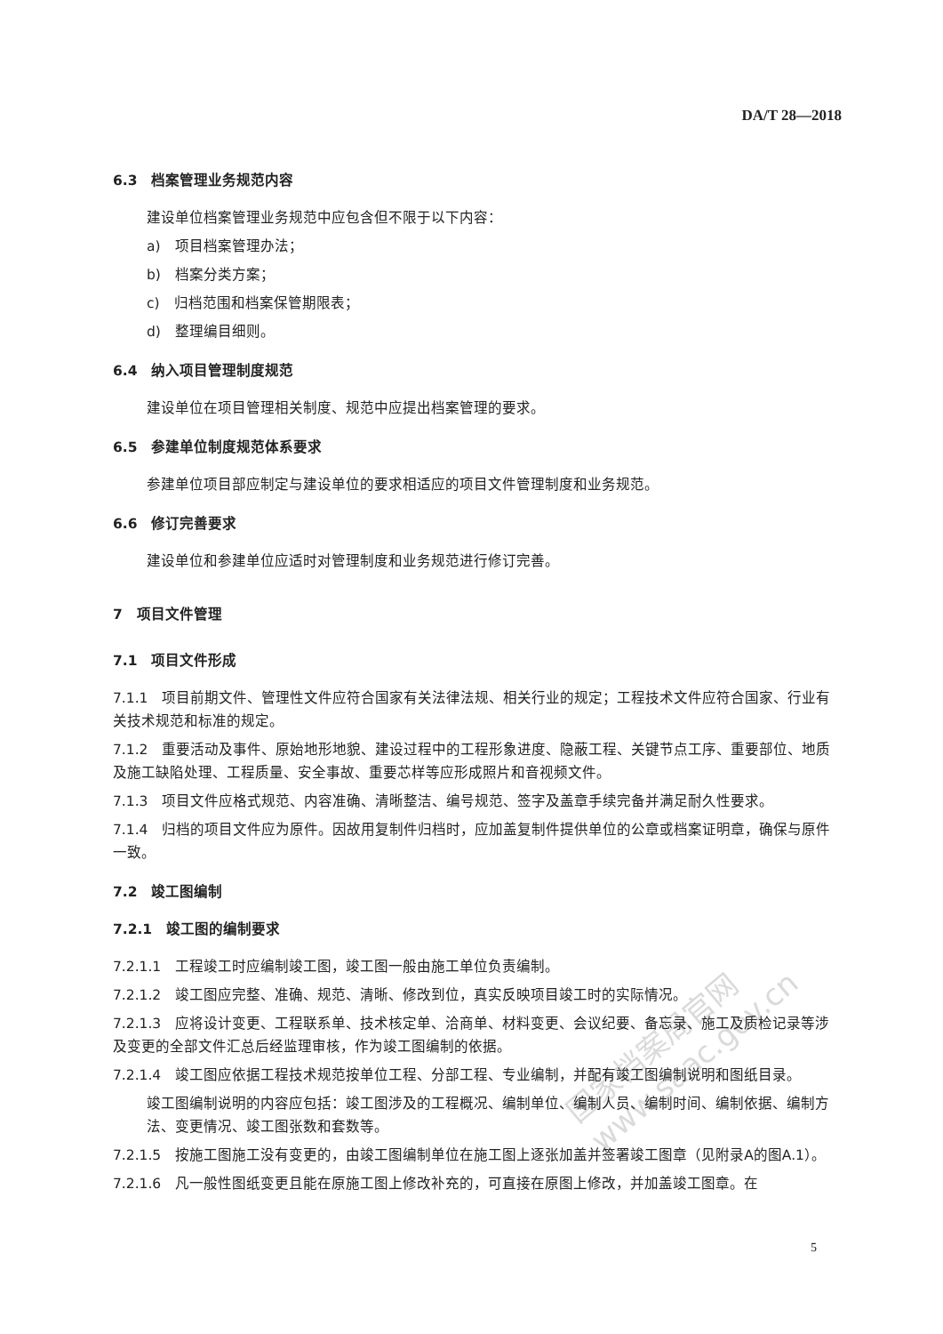国家档案局官网
www.saac.gov.cn
DA/T 28—2018
6.3　档案管理业务规范内容
建设单位档案管理业务规范中应包含但不限于以下内容：
a)　项目档案管理办法；
b)　档案分类方案；
c)　归档范围和档案保管期限表；
d)　整理编目细则。
6.4　纳入项目管理制度规范
建设单位在项目管理相关制度、规范中应提出档案管理的要求。
6.5　参建单位制度规范体系要求
参建单位项目部应制定与建设单位的要求相适应的项目文件管理制度和业务规范。
6.6　修订完善要求
建设单位和参建单位应适时对管理制度和业务规范进行修订完善。
7　项目文件管理
7.1　项目文件形成
7.1.1　项目前期文件、管理性文件应符合国家有关法律法规、相关行业的规定；工程技术文件应符合国家、行业有关技术规范和标准的规定。
7.1.2　重要活动及事件、原始地形地貌、建设过程中的工程形象进度、隐蔽工程、关键节点工序、重要部位、地质及施工缺陷处理、工程质量、安全事故、重要芯样等应形成照片和音视频文件。
7.1.3　项目文件应格式规范、内容准确、清晰整洁、编号规范、签字及盖章手续完备并满足耐久性要求。
7.1.4　归档的项目文件应为原件。因故用复制件归档时，应加盖复制件提供单位的公章或档案证明章，确保与原件一致。
7.2　竣工图编制
7.2.1　竣工图的编制要求
7.2.1.1　工程竣工时应编制竣工图，竣工图一般由施工单位负责编制。
7.2.1.2　竣工图应完整、准确、规范、清晰、修改到位，真实反映项目竣工时的实际情况。
7.2.1.3　应将设计变更、工程联系单、技术核定单、洽商单、材料变更、会议纪要、备忘录、施工及质检记录等涉及变更的全部文件汇总后经监理审核，作为竣工图编制的依据。
7.2.1.4　竣工图应依据工程技术规范按单位工程、分部工程、专业编制，并配有竣工图编制说明和图纸目录。
竣工图编制说明的内容应包括：竣工图涉及的工程概况、编制单位、编制人员、编制时间、编制依据、编制方法、变更情况、竣工图张数和套数等。
7.2.1.5　按施工图施工没有变更的，由竣工图编制单位在施工图上逐张加盖并签署竣工图章（见附录A的图A.1）。
7.2.1.6　凡一般性图纸变更且能在原施工图上修改补充的，可直接在原图上修改，并加盖竣工图章。在
5